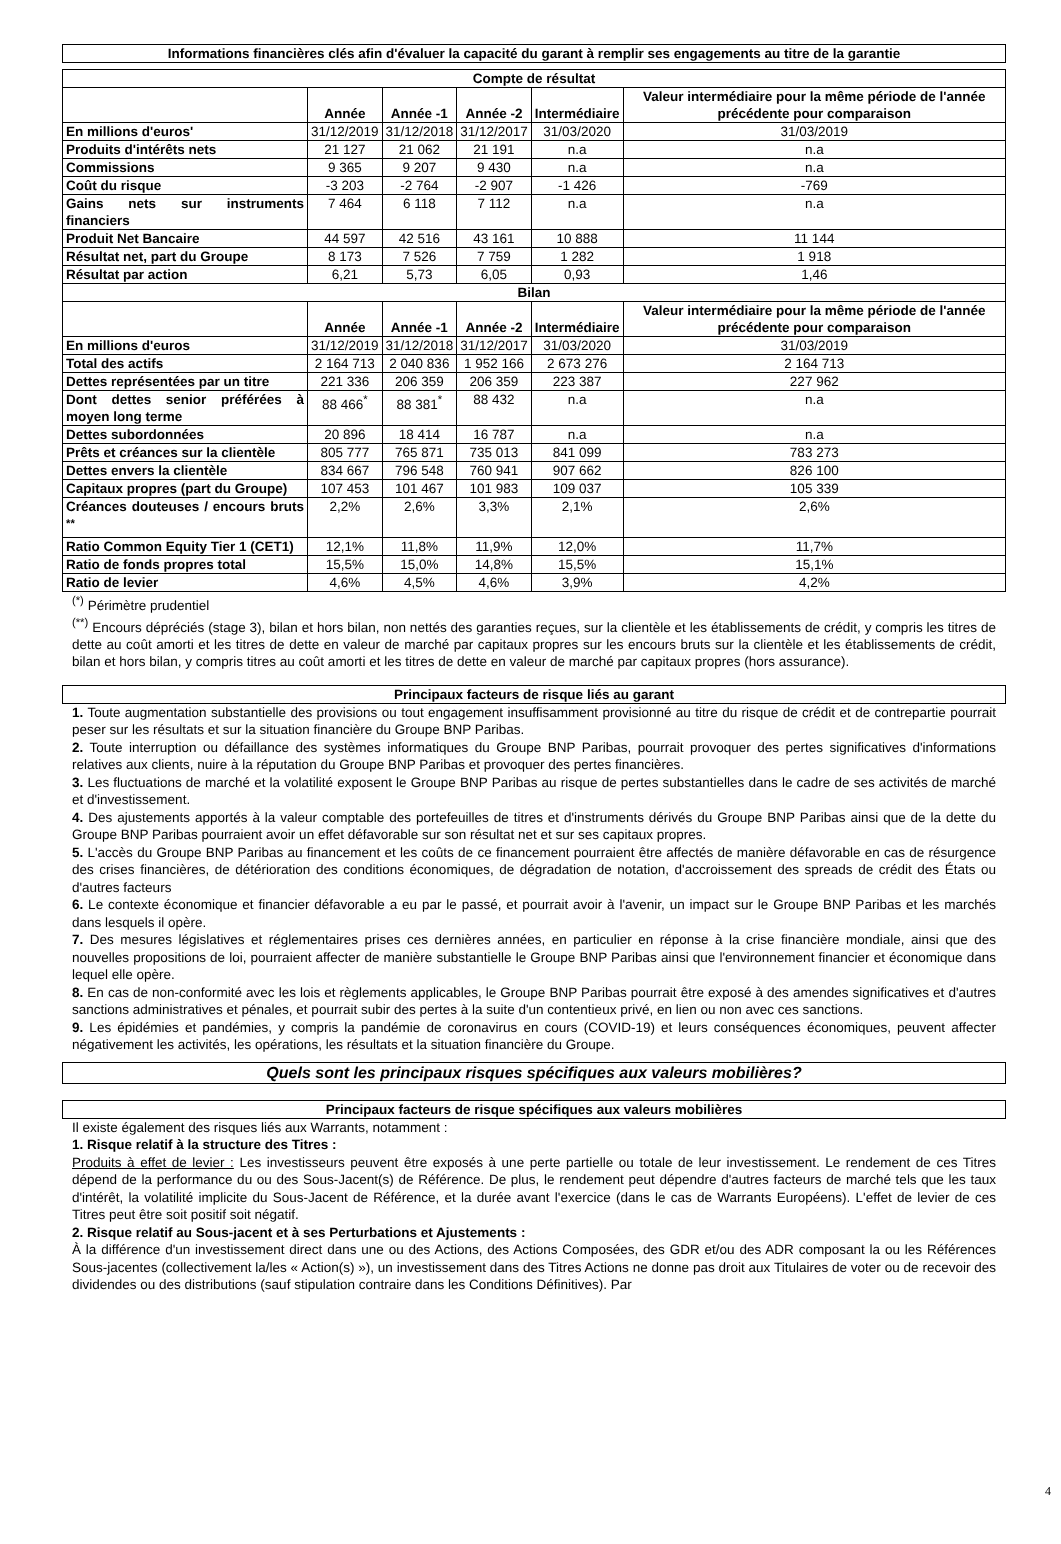Informations financières clés afin d'évaluer la capacité du garant à remplir ses engagements au titre de la garantie
| Compte de résultat | | | | | |
| | Année | Année -1 | Année -2 | Intermédiaire | Valeur intermédiaire pour la même période de l'année précédente pour comparaison |
| En millions d'euros' | 31/12/2019 | 31/12/2018 | 31/12/2017 | 31/03/2020 | 31/03/2019 |
| Produits d'intérêts nets | 21 127 | 21 062 | 21 191 | n.a | n.a |
| Commissions | 9 365 | 9 207 | 9 430 | n.a | n.a |
| Coût du risque | -3 203 | -2 764 | -2 907 | -1 426 | -769 |
| Gains nets sur instruments financiers | 7 464 | 6 118 | 7 112 | n.a | n.a |
| Produit Net Bancaire | 44 597 | 42 516 | 43 161 | 10 888 | 11 144 |
| Résultat net, part du Groupe | 8 173 | 7 526 | 7 759 | 1 282 | 1 918 |
| Résultat par action | 6,21 | 5,73 | 6,05 | 0,93 | 1,46 |
| Bilan | | | | | |
| | Année | Année -1 | Année -2 | Intermédiaire | Valeur intermédiaire pour la même période de l'année précédente pour comparaison |
| En millions d'euros | 31/12/2019 | 31/12/2018 | 31/12/2017 | 31/03/2020 | 31/03/2019 |
| Total des actifs | 2 164 713 | 2 040 836 | 1 952 166 | 2 673 276 | 2 164 713 |
| Dettes représentées par un titre | 221 336 | 206 359 | 206 359 | 223 387 | 227 962 |
| Dont dettes senior préférées à moyen long terme | 88 466<sup>*</sup> | 88 381<sup>*</sup> | 88 432 | n.a | n.a |
| Dettes subordonnées | 20 896 | 18 414 | 16 787 | n.a | n.a |
| Prêts et créances sur la clientèle | 805 777 | 765 871 | 735 013 | 841 099 | 783 273 |
| Dettes envers la clientèle | 834 667 | 796 548 | 760 941 | 907 662 | 826 100 |
| Capitaux propres (part du Groupe) | 107 453 | 101 467 | 101 983 | 109 037 | 105 339 |
| Créances douteuses / encours bruts <sup>**</sup> | 2,2% | 2,6% | 3,3% | 2,1% | 2,6% |
| Ratio Common Equity Tier 1 (CET1) | 12,1% | 11,8% | 11,9% | 12,0% | 11,7% |
| Ratio de fonds propres total | 15,5% | 15,0% | 14,8% | 15,5% | 15,1% |
| Ratio de levier | 4,6% | 4,5% | 4,6% | 3,9% | 4,2% |
<sup>(*)</sup> Périmètre prudentiel
<sup>(**)</sup> Encours dépréciés (stage 3), bilan et hors bilan, non nettés des garanties reçues, sur la clientèle et les établissements de crédit, y compris les titres de dette au coût amorti et les titres de dette en valeur de marché par capitaux propres sur les encours bruts sur la clientèle et les établissements de crédit, bilan et hors bilan, y compris titres au coût amorti et les titres de dette en valeur de marché par capitaux propres (hors assurance).
Principaux facteurs de risque liés au garant
1. Toute augmentation substantielle des provisions ou tout engagement insuffisamment provisionné au titre du risque de crédit et de contrepartie pourrait peser sur les résultats et sur la situation financière du Groupe BNP Paribas.
2. Toute interruption ou défaillance des systèmes informatiques du Groupe BNP Paribas, pourrait provoquer des pertes significatives d'informations relatives aux clients, nuire à la réputation du Groupe BNP Paribas et provoquer des pertes financières.
3. Les fluctuations de marché et la volatilité exposent le Groupe BNP Paribas au risque de pertes substantielles dans le cadre de ses activités de marché et d'investissement.
4. Des ajustements apportés à la valeur comptable des portefeuilles de titres et d'instruments dérivés du Groupe BNP Paribas ainsi que de la dette du Groupe BNP Paribas pourraient avoir un effet défavorable sur son résultat net et sur ses capitaux propres.
5. L'accès du Groupe BNP Paribas au financement et les coûts de ce financement pourraient être affectés de manière défavorable en cas de résurgence des crises financières, de détérioration des conditions économiques, de dégradation de notation, d'accroissement des spreads de crédit des États ou d'autres facteurs
6. Le contexte économique et financier défavorable a eu par le passé, et pourrait avoir à l'avenir, un impact sur le Groupe BNP Paribas et les marchés dans lesquels il opère.
7. Des mesures législatives et réglementaires prises ces dernières années, en particulier en réponse à la crise financière mondiale, ainsi que des nouvelles propositions de loi, pourraient affecter de manière substantielle le Groupe BNP Paribas ainsi que l'environnement financier et économique dans lequel elle opère.
8. En cas de non-conformité avec les lois et règlements applicables, le Groupe BNP Paribas pourrait être exposé à des amendes significatives et d'autres sanctions administratives et pénales, et pourrait subir des pertes à la suite d'un contentieux privé, en lien ou non avec ces sanctions.
9. Les épidémies et pandémies, y compris la pandémie de coronavirus en cours (COVID-19) et leurs conséquences économiques, peuvent affecter négativement les activités, les opérations, les résultats et la situation financière du Groupe.
Quels sont les principaux risques spécifiques aux valeurs mobilières?
Principaux facteurs de risque spécifiques aux valeurs mobilières
Il existe également des risques liés aux Warrants, notamment :
1. Risque relatif à la structure des Titres :
Produits à effet de levier : Les investisseurs peuvent être exposés à une perte partielle ou totale de leur investissement. Le rendement de ces Titres dépend de la performance du ou des Sous-Jacent(s) de Référence. De plus, le rendement peut dépendre d'autres facteurs de marché tels que les taux d'intérêt, la volatilité implicite du Sous-Jacent de Référence, et la durée avant l'exercice (dans le cas de Warrants Européens). L'effet de levier de ces Titres peut être soit positif soit négatif.
2. Risque relatif au Sous-jacent et à ses Perturbations et Ajustements :
À la différence d'un investissement direct dans une ou des Actions, des Actions Composées, des GDR et/ou des ADR composant la ou les Références Sous-jacentes (collectivement la/les « Action(s) »), un investissement dans des Titres Actions ne donne pas droit aux Titulaires de voter ou de recevoir des dividendes ou des distributions (sauf stipulation contraire dans les Conditions Définitives). Par
4